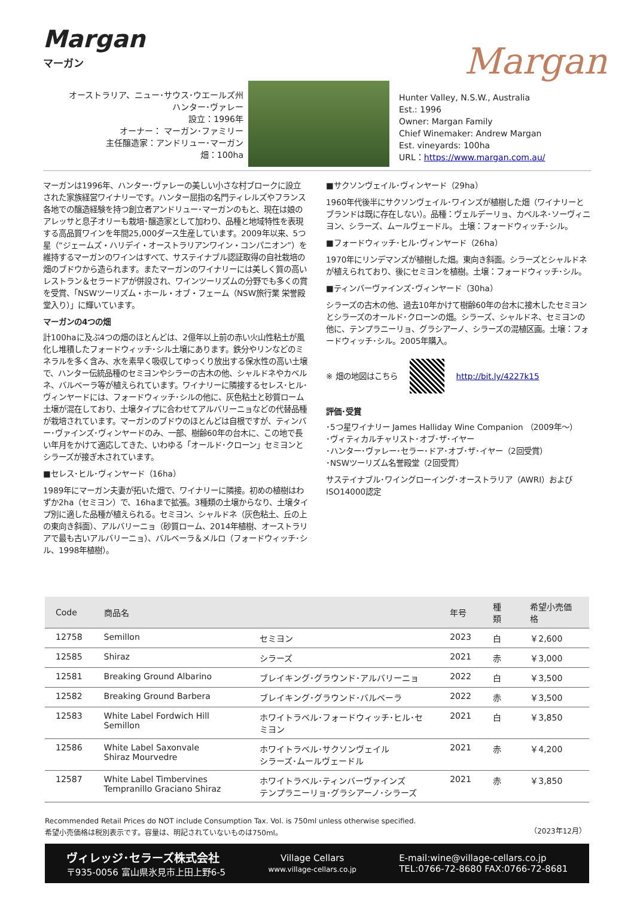Margan
Margan
マーガン
オーストラリア、ニュー･サウス･ウエールズ州
ハンター･ヴァレー
設立：1996年
オーナー： マーガン･ファミリー
主任醸造家：アンドリュー･マーガン
畑：100ha
Hunter Valley, N.S.W., Australia
Est.: 1996
Owner: Margan Family
Chief Winemaker: Andrew Margan
Est. vineyards: 100ha
URL：https://www.margan.com.au/
マーガンは1996年、ハンター･ヴァレーの美しい小さな村ブロークに設立された家族経営ワイナリーです。ハンター屈指の名門ティレルズやフランス各地での醸造経験を持つ創立者アンドリュー･マーガンのもと、現在は娘のアレッサと息子オリーも栽培･醸造家として加わり、品種と地域特性を表現する高品質ワインを年間25,000ダース生産しています。2009年以来、5つ星（“ジェームズ・ハリデイ・オーストラリアンワイン・コンパニオン”）を維持するマーガンのワインはすべて、サステイナブル認証取得の自社栽培の畑のブドウから造られます。またマーガンのワイナリーには美しく質の高いレストラン＆セラードアが併設され、ワインツーリズムの分野でも多くの賞を受賞、「NSWツーリズム・ホール・オブ・フェーム（NSW旅行業 栄誉殿堂入り）」に輝いています。
マーガンの4つの畑
計100haに及ぶ4つの畑のほとんどは、2億年以上前の赤い火山性粘土が風化し堆積したフォードウィッチ･シル土壌にあります。鉄分やリンなどのミネラルを多く含み、水を素早く吸収してゆっくり放出する保水性の高い土壌で、ハンター伝統品種のセミヨンやシラーの古木の他、シャルドネやカベルネ、バルベーラ等が植えられています。ワイナリーに隣接するセレス･ヒル･ヴィンヤードには、フォードウィッチ･シルの他に、灰色粘土と砂質ローム土壌が混在しており、土壌タイプに合わせてアルバリーニョなどの代替品種が栽培されています。マーガンのブドウのほとんどは自根ですが、ティンバー･ヴァインズ･ヴィンヤードのみ、一部、樹齢60年の台木に、この地で長い年月をかけて適応してきた、いわゆる「オールド･クローン」セミヨンとシラーズが接ぎ木されています。
■セレス･ヒル･ヴィンヤード（16ha）
1989年にマーガン夫妻が拓いた畑で、ワイナリーに隣接。初めの植樹はわずか2ha（セミヨン）で、16haまで拡張。3種類の土壌からなり、土壌タイプ別に適した品種が植えられる。セミヨン、シャルドネ（灰色粘土、丘の上の東向き斜面）、アルバリーニョ（砂質ローム、2014年植樹、オーストラリアで最も古いアルバリーニョ）、バルベーラ＆メルロ（フォードウィッチ･シル、1998年植樹）。
■サクソンヴェイル･ヴィンヤード（29ha）
1960年代後半にサクソンヴェイル･ワインズが植樹した畑（ワイナリーとブランドは既に存在しない）。品種：ヴェルデーリョ、カベルネ･ソーヴィニヨン、シラーズ、ムールヴェードル。 土壌：フォードウィッチ･シル。
■フォードウィッチ･ヒル･ヴィンヤード（26ha）
1970年にリンデマンズが植樹した畑。東向き斜面。シラーズとシャルドネが植えられており、後にセミヨンを植樹。土壌：フォードウィッチ･シル。
■ティンバーヴァインズ･ヴィンヤード（30ha）
シラーズの古木の他、過去10年かけて樹齢60年の台木に接木したセミヨンとシラーズのオールド･クローンの畑。シラーズ、シャルドネ、セミヨンの他に、テンプラニーリョ、グラシアーノ、シラーズの混植区画。土壌：フォードウィッチ･シル。2005年購入。
※ 畑の地図はこちら http://bit.ly/4227k15
評価･受賞
･5つ星ワイナリー James Halliday Wine Companion （2009年～）
･ヴィティカルチャリスト･オブ･ザ･イヤー
･ハンター･ヴァレー･セラー･ドア･オブ･ザ･イヤー（2回受賞）
･NSWツーリズム名誉殿堂（2回受賞）
サステイナブル･ワイングローイング･オーストラリア（AWRI）およびISO14000認定
| Code | 商品名 | | 年号 | 種類 | 希望小売価格 |
| --- | --- | --- | --- | --- | --- |
| 12758 | Semillon | セミヨン | 2023 | 白 | ￥2,600 |
| 12585 | Shiraz | シラーズ | 2021 | 赤 | ￥3,000 |
| 12581 | Breaking Ground Albarino | ブレイキング･グラウンド･アルバリーニョ | 2022 | 白 | ￥3,500 |
| 12582 | Breaking Ground Barbera | ブレイキング･グラウンド･バルベーラ | 2022 | 赤 | ￥3,500 |
| 12583 | White Label Fordwich Hill Semillon | ホワイトラベル･フォードウィッチ･ヒル･セミヨン | 2021 | 白 | ￥3,850 |
| 12586 | White Label Saxonvale Shiraz Mourvedre | ホワイトラベル･サクソンヴェイル シラーズ･ムールヴェードル | 2021 | 赤 | ￥4,200 |
| 12587 | White Label Timbervines Tempranillo Graciano Shiraz | ホワイトラベル･ティンバーヴァインズ テンプラニーリョ･グラシアーノ･シラーズ | 2021 | 赤 | ￥3,850 |
Recommended Retail Prices do NOT include Consumption Tax. Vol. is 750ml unless otherwise specified.
希望小売価格は税別表示です。容量は、明記されていないものは750ml。
（2023年12月）
ヴィレッジ･セラーズ株式会社
〒935-0056 富山県氷見市上田上野6-5
Village Cellars
www.village-cellars.co.jp
E-mail:wine@village-cellars.co.jp
TEL:0766-72-8680 FAX:0766-72-8681